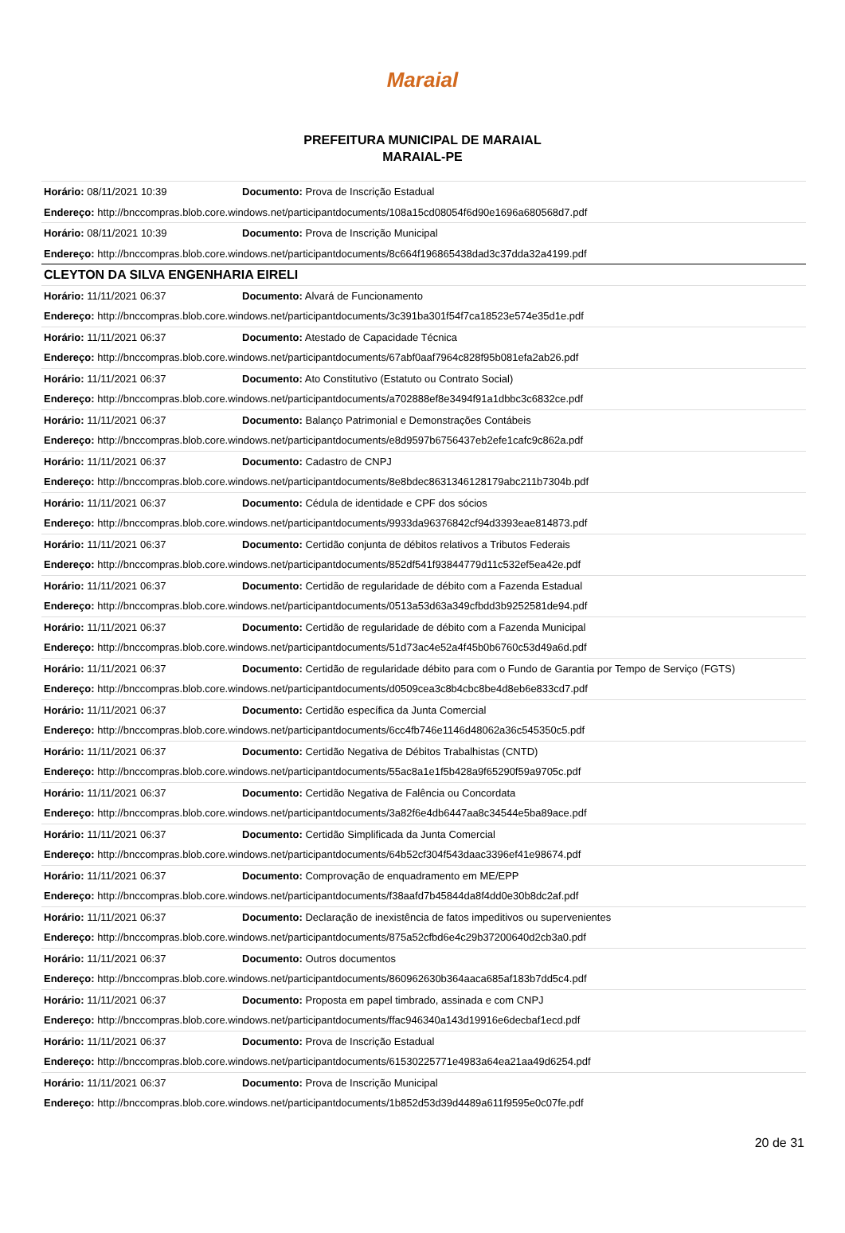Maraial
PREFEITURA MUNICIPAL DE MARAIAL
MARAIAL-PE
| Horário: 08/11/2021 10:39 | Documento: Prova de Inscrição Estadual |
| Endereço: http://bnccompras.blob.core.windows.net/participantdocuments/108a15cd08054f6d90e1696a680568d7.pdf | |
| Horário: 08/11/2021 10:39 | Documento: Prova de Inscrição Municipal |
| Endereço: http://bnccompras.blob.core.windows.net/participantdocuments/8c664f196865438dad3c37dda32a4199.pdf | |
| CLEYTON DA SILVA ENGENHARIA EIRELI | |
| Horário: 11/11/2021 06:37 | Documento: Alvará de Funcionamento |
| Endereço: http://bnccompras.blob.core.windows.net/participantdocuments/3c391ba301f54f7ca18523e574e35d1e.pdf | |
| Horário: 11/11/2021 06:37 | Documento: Atestado de Capacidade Técnica |
| Endereço: http://bnccompras.blob.core.windows.net/participantdocuments/67abf0aaf7964c828f95b081efa2ab26.pdf | |
| Horário: 11/11/2021 06:37 | Documento: Ato Constitutivo (Estatuto ou Contrato Social) |
| Endereço: http://bnccompras.blob.core.windows.net/participantdocuments/a702888ef8e3494f91a1dbbc3c6832ce.pdf | |
| Horário: 11/11/2021 06:37 | Documento: Balanço Patrimonial e Demonstrações Contábeis |
| Endereço: http://bnccompras.blob.core.windows.net/participantdocuments/e8d9597b6756437eb2efe1cafc9c862a.pdf | |
| Horário: 11/11/2021 06:37 | Documento: Cadastro de CNPJ |
| Endereço: http://bnccompras.blob.core.windows.net/participantdocuments/8e8bdec8631346128179abc211b7304b.pdf | |
| Horário: 11/11/2021 06:37 | Documento: Cédula de identidade e CPF dos sócios |
| Endereço: http://bnccompras.blob.core.windows.net/participantdocuments/9933da96376842cf94d3393eae814873.pdf | |
| Horário: 11/11/2021 06:37 | Documento: Certidão conjunta de débitos relativos a Tributos Federais |
| Endereço: http://bnccompras.blob.core.windows.net/participantdocuments/852df541f93844779d11c532ef5ea42e.pdf | |
| Horário: 11/11/2021 06:37 | Documento: Certidão de regularidade de débito com a Fazenda Estadual |
| Endereço: http://bnccompras.blob.core.windows.net/participantdocuments/0513a53d63a349cfbdd3b9252581de94.pdf | |
| Horário: 11/11/2021 06:37 | Documento: Certidão de regularidade de débito com a Fazenda Municipal |
| Endereço: http://bnccompras.blob.core.windows.net/participantdocuments/51d73ac4e52a4f45b0b6760c53d49a6d.pdf | |
| Horário: 11/11/2021 06:37 | Documento: Certidão de regularidade débito para com o Fundo de Garantia por Tempo de Serviço (FGTS) |
| Endereço: http://bnccompras.blob.core.windows.net/participantdocuments/d0509cea3c8b4cbc8be4d8eb6e833cd7.pdf | |
| Horário: 11/11/2021 06:37 | Documento: Certidão específica da Junta Comercial |
| Endereço: http://bnccompras.blob.core.windows.net/participantdocuments/6cc4fb746e1146d48062a36c545350c5.pdf | |
| Horário: 11/11/2021 06:37 | Documento: Certidão Negativa de Débitos Trabalhistas (CNTD) |
| Endereço: http://bnccompras.blob.core.windows.net/participantdocuments/55ac8a1e1f5b428a9f65290f59a9705c.pdf | |
| Horário: 11/11/2021 06:37 | Documento: Certidão Negativa de Falência ou Concordata |
| Endereço: http://bnccompras.blob.core.windows.net/participantdocuments/3a82f6e4db6447aa8c34544e5ba89ace.pdf | |
| Horário: 11/11/2021 06:37 | Documento: Certidão Simplificada da Junta Comercial |
| Endereço: http://bnccompras.blob.core.windows.net/participantdocuments/64b52cf304f543daac3396ef41e98674.pdf | |
| Horário: 11/11/2021 06:37 | Documento: Comprovação de enquadramento em ME/EPP |
| Endereço: http://bnccompras.blob.core.windows.net/participantdocuments/f38aafd7b45844da8f4dd0e30b8dc2af.pdf | |
| Horário: 11/11/2021 06:37 | Documento: Declaração de inexistência de fatos impeditivos ou supervenientes |
| Endereço: http://bnccompras.blob.core.windows.net/participantdocuments/875a52cfbd6e4c29b37200640d2cb3a0.pdf | |
| Horário: 11/11/2021 06:37 | Documento: Outros documentos |
| Endereço: http://bnccompras.blob.core.windows.net/participantdocuments/860962630b364aaca685af183b7dd5c4.pdf | |
| Horário: 11/11/2021 06:37 | Documento: Proposta em papel timbrado, assinada e com CNPJ |
| Endereço: http://bnccompras.blob.core.windows.net/participantdocuments/ffac946340a143d19916e6decbaf1ecd.pdf | |
| Horário: 11/11/2021 06:37 | Documento: Prova de Inscrição Estadual |
| Endereço: http://bnccompras.blob.core.windows.net/participantdocuments/61530225771e4983a64ea21aa49d6254.pdf | |
| Horário: 11/11/2021 06:37 | Documento: Prova de Inscrição Municipal |
| Endereço: http://bnccompras.blob.core.windows.net/participantdocuments/1b852d53d39d4489a611f9595e0c07fe.pdf | |
20 de 31